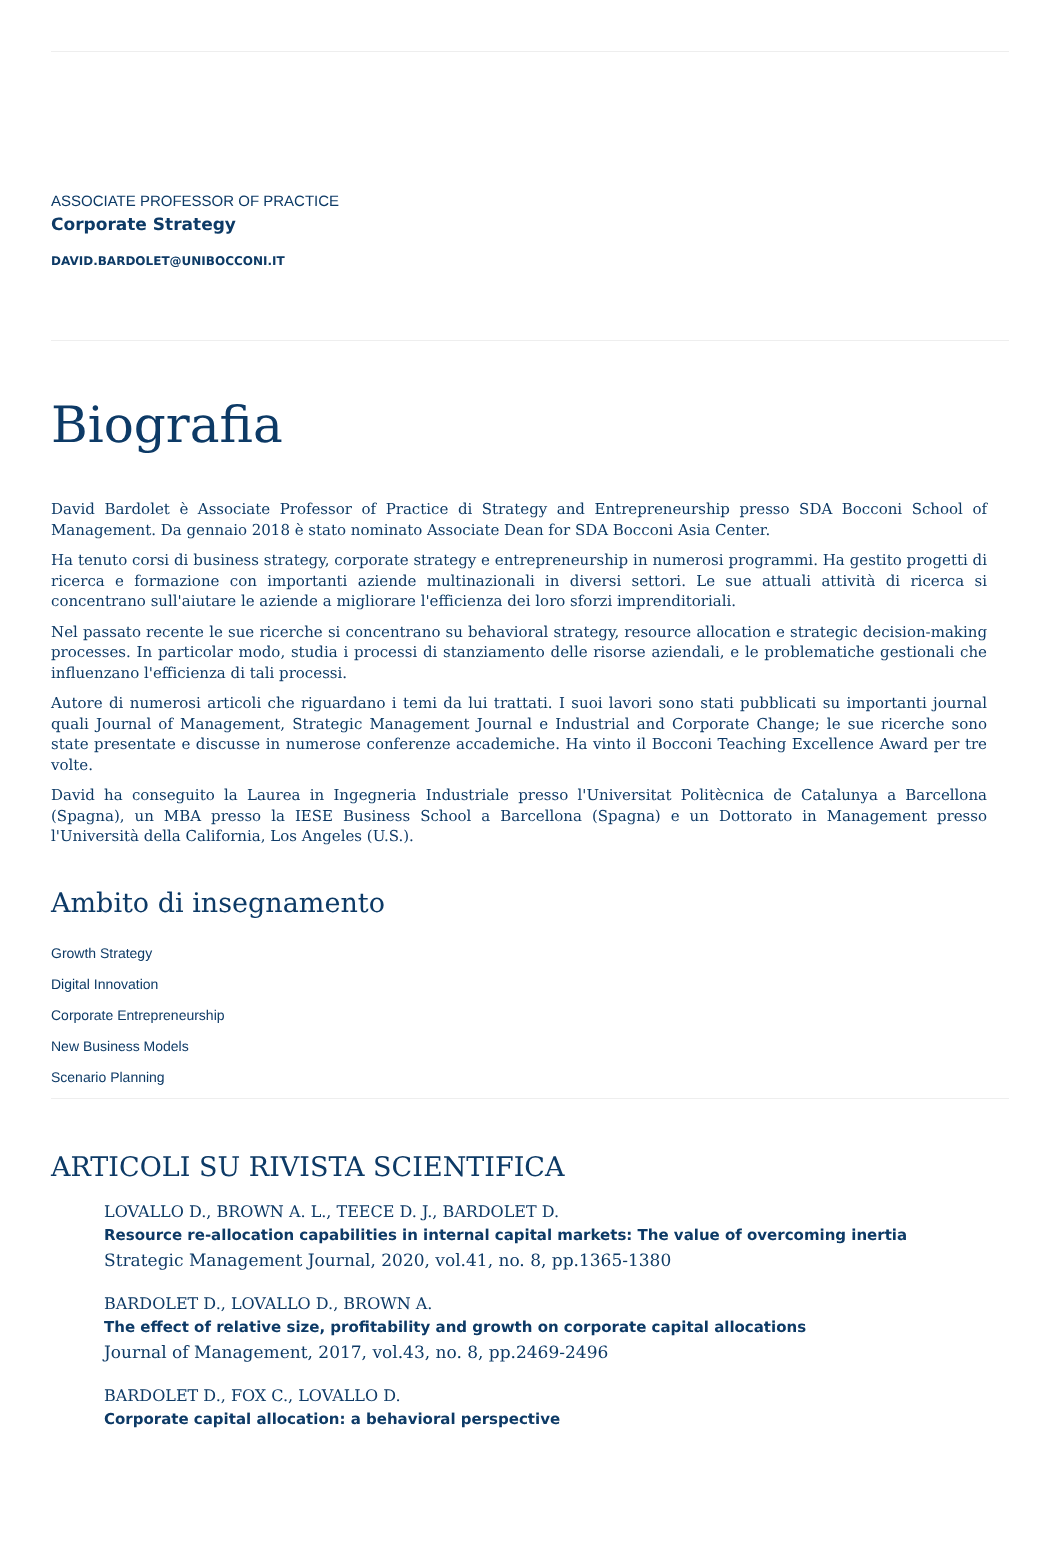ASSOCIATE PROFESSOR OF PRACTICE
Corporate Strategy
DAVID.BARDOLET@UNIBOCCONI.IT
Biografia
David Bardolet è Associate Professor of Practice di Strategy and Entrepreneurship presso SDA Bocconi School of Management. Da gennaio 2018 è stato nominato Associate Dean for SDA Bocconi Asia Center.
Ha tenuto corsi di business strategy, corporate strategy e entrepreneurship in numerosi programmi. Ha gestito progetti di ricerca e formazione con importanti aziende multinazionali in diversi settori. Le sue attuali attività di ricerca si concentrano sull'aiutare le aziende a migliorare l'efficienza dei loro sforzi imprenditoriali.
Nel passato recente le sue ricerche si concentrano su behavioral strategy, resource allocation e strategic decision-making processes. In particolar modo, studia i processi di stanziamento delle risorse aziendali, e le problematiche gestionali che influenzano l'efficienza di tali processi.
Autore di numerosi articoli che riguardano i temi da lui trattati. I suoi lavori sono stati pubblicati su importanti journal quali Journal of Management, Strategic Management Journal e Industrial and Corporate Change; le sue ricerche sono state presentate e discusse in numerose conferenze accademiche. Ha vinto il Bocconi Teaching Excellence Award per tre volte.
David ha conseguito la Laurea in Ingegneria Industriale presso l'Universitat Politècnica de Catalunya a Barcellona (Spagna), un MBA presso la IESE Business School a Barcellona (Spagna) e un Dottorato in Management presso l'Università della California, Los Angeles (U.S.).
Ambito di insegnamento
Growth Strategy
Digital Innovation
Corporate Entrepreneurship
New Business Models
Scenario Planning
ARTICOLI SU RIVISTA SCIENTIFICA
LOVALLO D., BROWN A. L., TEECE D. J., BARDOLET D.
Resource re-allocation capabilities in internal capital markets: The value of overcoming inertia
Strategic Management Journal, 2020, vol.41, no. 8, pp.1365-1380
BARDOLET D., LOVALLO D., BROWN A.
The effect of relative size, profitability and growth on corporate capital allocations
Journal of Management, 2017, vol.43, no. 8, pp.2469-2496
BARDOLET D., FOX C., LOVALLO D.
Corporate capital allocation: a behavioral perspective